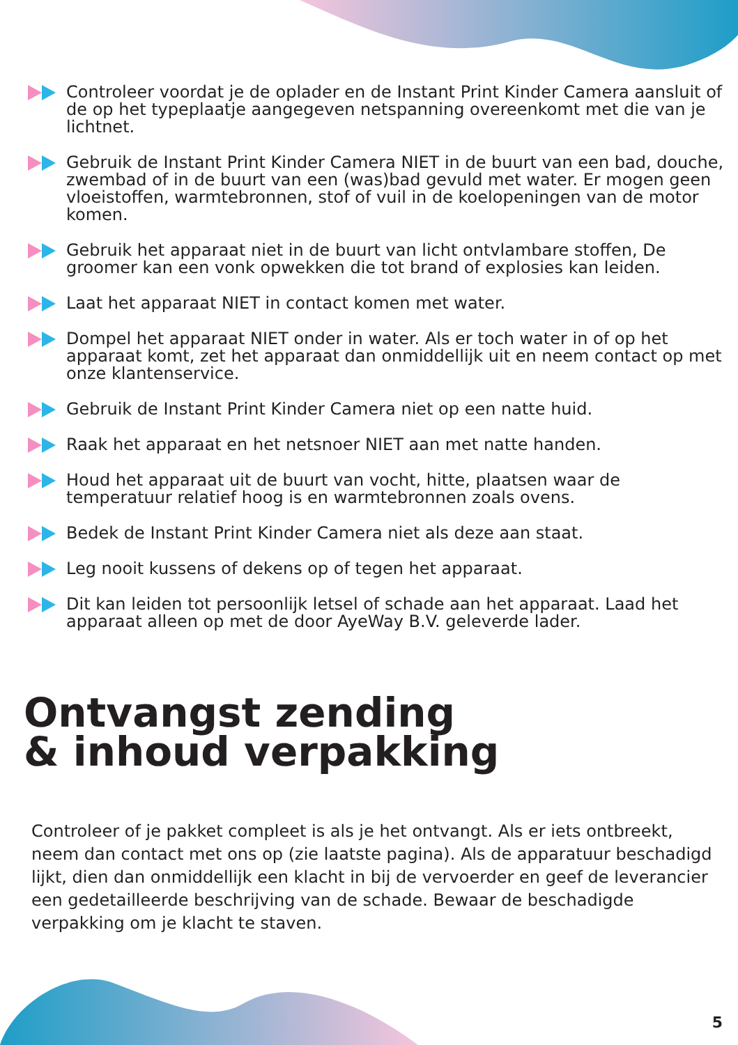Controleer voordat je de oplader en de Instant Print Kinder Camera aansluit of de op het typeplaatje aangegeven netspanning overeenkomt met die van je lichtnet.
Gebruik de Instant Print Kinder Camera NIET in de buurt van een bad, douche, zwembad of in de buurt van een (was)bad gevuld met water. Er mogen geen vloeistoffen, warmtebronnen, stof of vuil in de koelopeningen van de motor komen.
Gebruik het apparaat niet in de buurt van licht ontvlambare stoffen, De groomer kan een vonk opwekken die tot brand of explosies kan leiden.
Laat het apparaat NIET in contact komen met water.
Dompel het apparaat NIET onder in water. Als er toch water in of op het apparaat komt, zet het apparaat dan onmiddellijk uit en neem contact op met onze klantenservice.
Gebruik de Instant Print Kinder Camera niet op een natte huid.
Raak het apparaat en het netsnoer NIET aan met natte handen.
Houd het apparaat uit de buurt van vocht, hitte, plaatsen waar de temperatuur relatief hoog is en warmtebronnen zoals ovens.
Bedek de Instant Print Kinder Camera niet als deze aan staat.
Leg nooit kussens of dekens op of tegen het apparaat.
Dit kan leiden tot persoonlijk letsel of schade aan het apparaat. Laad het apparaat alleen op met de door AyeWay B.V. geleverde lader.
Ontvangst zending
& inhoud verpakking
Controleer of je pakket compleet is als je het ontvangt. Als er iets ontbreekt, neem dan contact met ons op (zie laatste pagina). Als de apparatuur beschadigd lijkt, dien dan onmiddellijk een klacht in bij de vervoerder en geef de leverancier een gedetailleerde beschrijving van de schade. Bewaar de beschadigde verpakking om je klacht te staven.
5